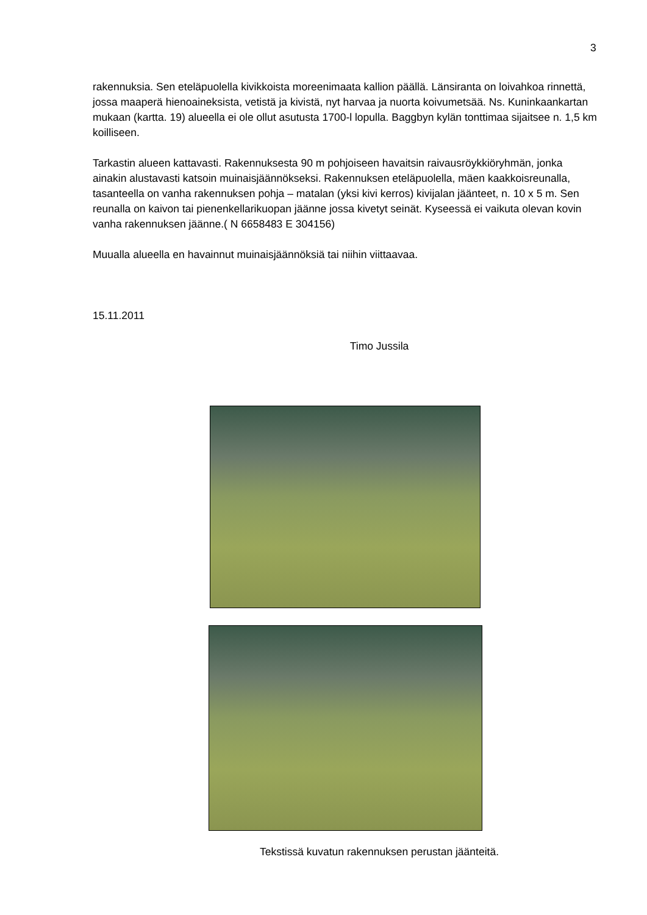3
rakennuksia. Sen eteläpuolella kivikkoista moreenimaata kallion päällä. Länsiranta on loivahkoa rinnettä, jossa maaperä hienoaineksista, vetistä ja kivistä, nyt harvaa ja nuorta koivumetsää. Ns. Kuninkaankartan mukaan (kartta. 19) alueella ei ole ollut asutusta 1700-l lopulla. Baggbyn kylän tonttimaa sijaitsee n. 1,5 km koilliseen.
Tarkastin alueen kattavasti. Rakennuksesta 90 m pohjoiseen havaitsin raivausröykkiöryhmän, jonka ainakin alustavasti katsoin muinaisjäännökseksi. Rakennuksen eteläpuolella, mäen kaakkoisreunalla, tasanteella on vanha rakennuksen pohja – matalan (yksi kivi kerros) kivijalan jäänteet, n. 10 x 5 m. Sen reunalla on kaivon tai pienenkellarikuopan jäänne jossa kivetyt seinät. Kyseessä ei vaikuta olevan kovin vanha rakennuksen jäänne.( N 6658483 E 304156)
Muualla alueella en havainnut muinaisjäännöksiä tai niihin viittaavaa.
15.11.2011
Timo Jussila
Tekstissä kuvatun rakennuksen perustan jäänteitä.